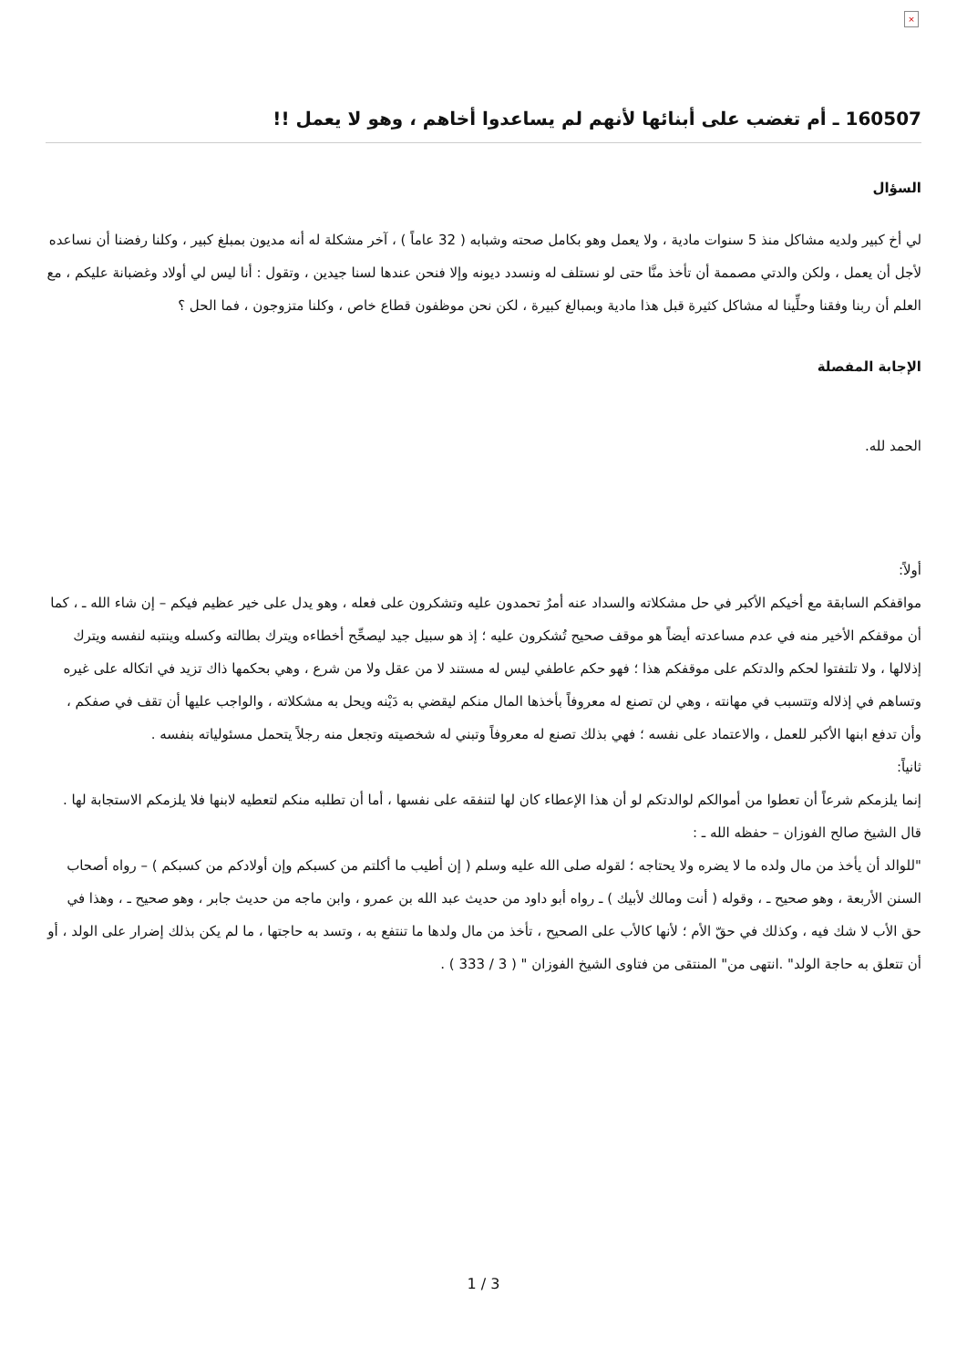×
160507 ـ أم تغضب على أبنائها لأنهم لم يساعدوا أخاهم ، وهو لا يعمل !!
السؤال
لي أخ كبير ولديه مشاكل منذ 5 سنوات مادية ، ولا يعمل وهو بكامل صحته وشبابه ( 32 عاماً ) ، آخر مشكلة له أنه مديون بمبلغ كبير ، وكلنا رفضنا أن نساعده لأجل أن يعمل ، ولكن والدتي مصممة أن تأخذ منَّا حتى لو نستلف له ونسدد ديونه وإلا فنحن عندها لسنا جيدين ، وتقول : أنا ليس لي أولاد وغضبانة عليكم ، مع العلم أن ربنا وفقنا وحلِّينا له مشاكل كثيرة قبل هذا مادية وبمبالغ كبيرة ، لكن نحن موظفون قطاع خاص ، وكلنا متزوجون ، فما الحل ؟
الإجابة المفصلة
الحمد لله.
أولاً:
مواقفكم السابقة مع أخيكم الأكبر في حل مشكلاته والسداد عنه أمرٌ تحمدون عليه وتشكرون على فعله ، وهو يدل على خير عظيم فيكم – إن شاء الله ـ ، كما أن موقفكم الأخير منه في عدم مساعدته أيضاً هو موقف صحيح تُشكرون عليه ؛ إذ هو سبيل جيد ليصحِّح أخطاءه ويترك بطالته وكسله وينتبه لنفسه ويترك إذلالها ، ولا تلتفتوا لحكم والدتكم على موقفكم هذا ؛ فهو حكم عاطفي ليس له مستند لا من عقل ولا من شرع ، وهي بحكمها ذاك تزيد في اتكاله على غيره وتساهم في إذلاله وتتسبب في مهانته ، وهي لن تصنع له معروفاً بأخذها المال منكم ليقضي به دَيْنه ويحل به مشكلاته ، والواجب عليها أن تقف في صفكم ، وأن تدفع ابنها الأكبر للعمل ، والاعتماد على نفسه ؛ فهي بذلك تصنع له معروفاً وتبني له شخصيته وتجعل منه رجلاً يتحمل مسئولياته بنفسه .
ثانياً:
إنما يلزمكم شرعاً أن تعطوا من أموالكم لوالدتكم لو أن هذا الإعطاء كان لها لتنفقه على نفسها ، أما أن تطلبه منكم لتعطيه لابنها فلا يلزمكم الاستجابة لها .
قال الشيخ صالح الفوزان – حفظه الله ـ :
"للوالد أن يأخذ من مال ولده ما لا يضره ولا يحتاجه ؛ لقوله صلى الله عليه وسلم ( إن أطيب ما أكلتم من كسبكم وإن أولادكم من كسبكم ) – رواه أصحاب السنن الأربعة ، وهو صحيح ـ ، وقوله ( أنت ومالك لأبيك ) ـ رواه أبو داود من حديث عبد الله بن عمرو ، وابن ماجه من حديث جابر ، وهو صحيح ـ ، وهذا في حق الأب لا شك فيه ، وكذلك في حقّ الأم ؛ لأنها كالأب على الصحيح ، تأخذ من مال ولدها ما تنتفع به ، وتسد به حاجتها ، ما لم يكن بذلك إضرار على الولد ، أو أن تتعلق به حاجة الولد" .انتهى من" المنتقى من فتاوى الشيخ الفوزان " ( 3 / 333 ) .
1 / 3